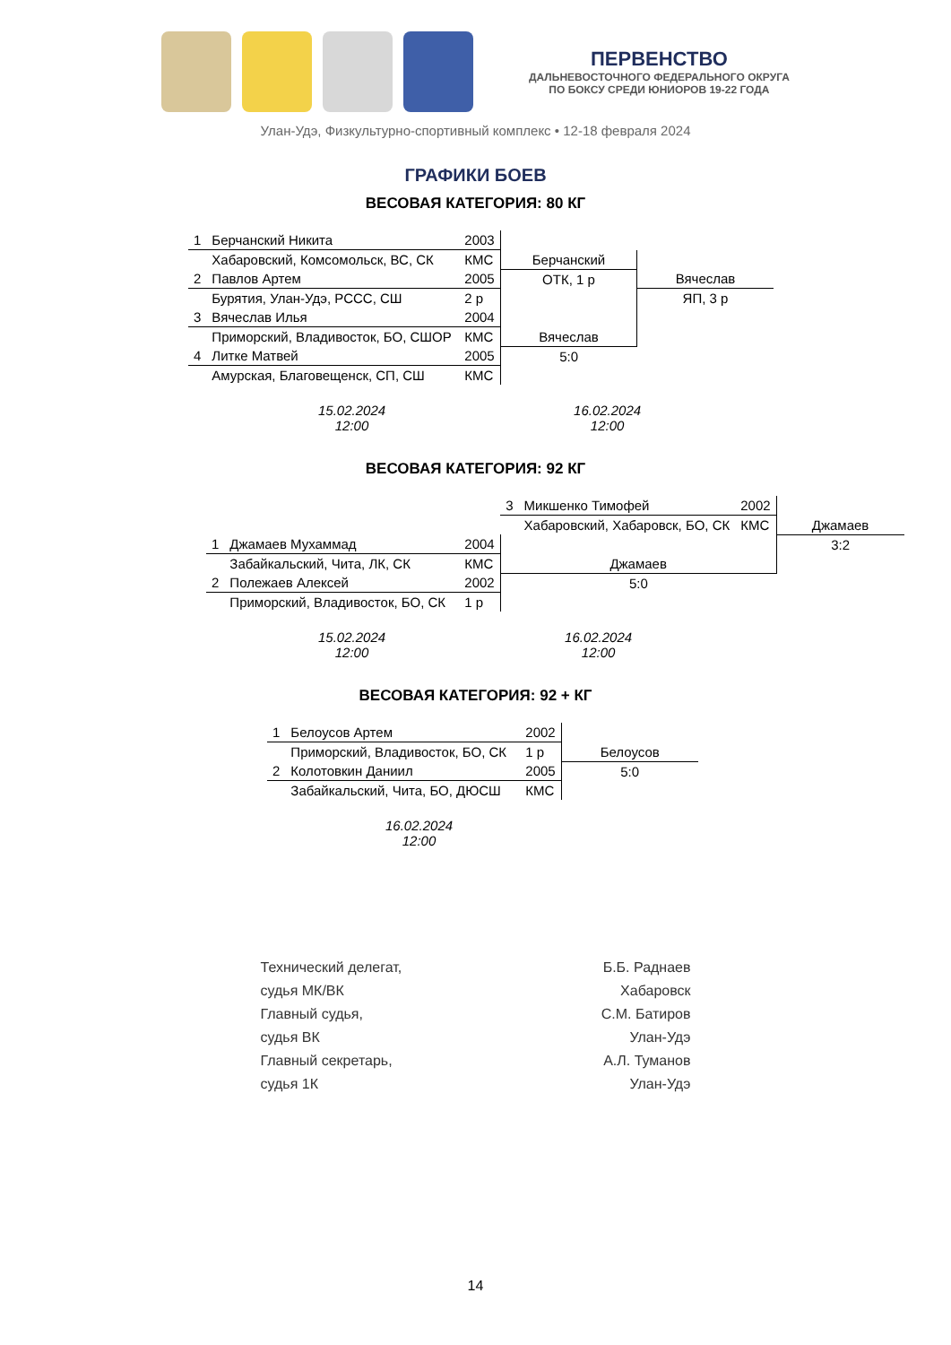ПЕРВЕНСТВО
ДАЛЬНЕВОСТОЧНОГО ФЕДЕРАЛЬНОГО ОКРУГА
ПО БОКСУ СРЕДИ ЮНИОРОВ 19-22 ГОДА
Улан-Удэ, Физкультурно-спортивный комплекс • 12-18 февраля 2024
ГРАФИКИ БОЕВ
ВЕСОВАЯ КАТЕГОРИЯ: 80 КГ
| 1 | Берчанский Никита | 2003 | | |
| | Хабаровский, Комсомольск, ВС, СК | КМС | Берчанский | |
| 2 | Павлов Артем | 2005 | ОТК, 1 р | Вячеслав |
| | Бурятия, Улан-Удэ, РССС, СШ | 2 р | | ЯП, 3 р |
| 3 | Вячеслав Илья | 2004 | | |
| | Приморский, Владивосток, БО, СШОР | КМС | Вячеслав | |
| 4 | Литке Матвей | 2005 | 5:0 | |
| | Амурская, Благовещенск, СП, СШ | КМС | | |
15.02.2024
12:00
16.02.2024
12:00
ВЕСОВАЯ КАТЕГОРИЯ: 92 КГ
| | | | 3 | Микшенко Тимофей | 2002 | |
| | | | | Хабаровский, Хабаровск, БО, СК | КМС | Джамаев |
| 1 | Джамаев Мухаммад | 2004 | | | | 3:2 |
| | Забайкальский, Чита, ЛК, СК | КМС | Джамаев | | | |
| 2 | Полежаев Алексей | 2002 | 5:0 | | | |
| | Приморский, Владивосток, БО, СК | 1 р | | | | |
15.02.2024
12:00
16.02.2024
12:00
ВЕСОВАЯ КАТЕГОРИЯ: 92 + КГ
| 1 | Белоусов Артем | 2002 | |
| | Приморский, Владивосток, БО, СК | 1 р | Белоусов |
| 2 | Колотовкин Даниил | 2005 | 5:0 |
| | Забайкальский, Чита, БО, ДЮСШ | КМС | |
16.02.2024
12:00
Технический делегат,
судья МК/ВК
Главный судья,
судья ВК
Главный секретарь,
судья 1К
Б.Б. Раднаев
Хабаровск
С.М. Батиров
Улан-Удэ
А.Л. Туманов
Улан-Удэ
14